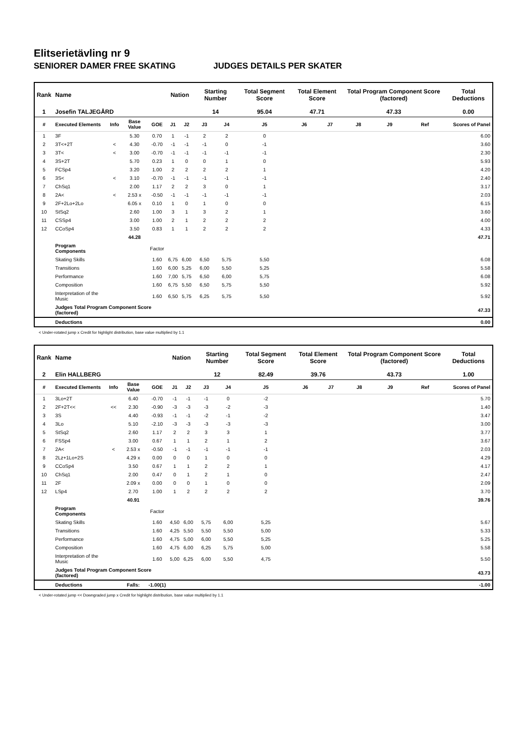Elitserietävling nr 9
SENIORER DAMER FREE SKATING JUDGES DETAILS PER SKATER
| Rank | Name | | | | Nation | | Starting Number | | Total Segment Score | Total Element Score | | Total Program Component Score (factored) | | | Total Deductions |
| --- | --- | --- | --- | --- | --- | --- | --- | --- | --- | --- | --- | --- | --- | --- | --- |
| 1 | Josefin TALJEGÅRD | | | | | | 14 | | 95.04 | 47.71 | | 47.33 | | | 0.00 |
| # | Executed Elements | Info | Base Value | GOE | J1 | J2 | J3 | J4 | J5 | J6 | J7 | J8 | J9 | Ref | Scores of Panel |
| 1 | 3F | | 5.30 | 0.70 | 1 | -1 | 2 | 2 | 0 | | | | | | 6.00 |
| 2 | 3T<+2T | < | 4.30 | -0.70 | -1 | -1 | -1 | 0 | -1 | | | | | | 3.60 |
| 3 | 3T< | < | 3.00 | -0.70 | -1 | -1 | -1 | -1 | -1 | | | | | | 2.30 |
| 4 | 3S+2T | | 5.70 | 0.23 | 1 | 0 | 0 | 1 | 0 | | | | | | 5.93 |
| 5 | FCSp4 | | 3.20 | 1.00 | 2 | 2 | 2 | 2 | 1 | | | | | | 4.20 |
| 6 | 3S< | < | 3.10 | -0.70 | -1 | -1 | -1 | -1 | -1 | | | | | | 2.40 |
| 7 | ChSq1 | | 2.00 | 1.17 | 2 | 2 | 3 | 0 | 1 | | | | | | 3.17 |
| 8 | 2A< | < | 2.53 x | -0.50 | -1 | -1 | -1 | -1 | -1 | | | | | | 2.03 |
| 9 | 2F+2Lo+2Lo | | 6.05 x | 0.10 | 1 | 0 | 1 | 0 | 0 | | | | | | 6.15 |
| 10 | StSq2 | | 2.60 | 1.00 | 3 | 1 | 3 | 2 | 1 | | | | | | 3.60 |
| 11 | CSSp4 | | 3.00 | 1.00 | 2 | 1 | 2 | 2 | 2 | | | | | | 4.00 |
| 12 | CCoSp4 | | 3.50 | 0.83 | 1 | 1 | 2 | 2 | 2 | | | | | | 4.33 |
| | | | 44.28 | | | | | | | | | | | | 47.71 |
| | Program Components | | | Factor | | | | | | | | | | | |
| | Skating Skills | | | 1.60 | 6,75 | 6,00 | 6,50 | 5,75 | 5,50 | | | | | | 6.08 |
| | Transitions | | | 1.60 | 6,00 | 5,25 | 6,00 | 5,50 | 5,25 | | | | | | 5.58 |
| | Performance | | | 1.60 | 7,00 | 5,75 | 6,50 | 6,00 | 5,75 | | | | | | 6.08 |
| | Composition | | | 1.60 | 6,75 | 5,50 | 6,50 | 5,75 | 5,50 | | | | | | 5.92 |
| | Interpretation of the Music | | | 1.60 | 6,50 | 5,75 | 6,25 | 5,75 | 5,50 | | | | | | 5.92 |
| | Judges Total Program Component Score (factored) | | | | | | | | | | | | | | 47.33 |
| | Deductions | | | | | | | | | | | | | | 0.00 |
< Under-rotated jump x Credit for highlight distribution, base value multiplied by 1.1
| Rank | Name | | | | Nation | | Starting Number | | Total Segment Score | Total Element Score | | Total Program Component Score (factored) | | | Total Deductions |
| --- | --- | --- | --- | --- | --- | --- | --- | --- | --- | --- | --- | --- | --- | --- | --- |
| 2 | Elin HALLBERG | | | | | | 12 | | 82.49 | 39.76 | | 43.73 | | | 1.00 |
| # | Executed Elements | Info | Base Value | GOE | J1 | J2 | J3 | J4 | J5 | J6 | J7 | J8 | J9 | Ref | Scores of Panel |
| 1 | 3Lo+2T | | 6.40 | -0.70 | -1 | -1 | -1 | 0 | -2 | | | | | | 5.70 |
| 2 | 2F+2T<< | << | 2.30 | -0.90 | -3 | -3 | -3 | -2 | -3 | | | | | | 1.40 |
| 3 | 3S | | 4.40 | -0.93 | -1 | -1 | -2 | -1 | -2 | | | | | | 3.47 |
| 4 | 3Lo | | 5.10 | -2.10 | -3 | -3 | -3 | -3 | -3 | | | | | | 3.00 |
| 5 | StSq2 | | 2.60 | 1.17 | 2 | 2 | 3 | 3 | 1 | | | | | | 3.77 |
| 6 | FSSp4 | | 3.00 | 0.67 | 1 | 1 | 2 | 1 | 2 | | | | | | 3.67 |
| 7 | 2A< | < | 2.53 x | -0.50 | -1 | -1 | -1 | -1 | -1 | | | | | | 2.03 |
| 8 | 2Lz+1Lo+2S | | 4.29 x | 0.00 | 0 | 0 | 1 | 0 | 0 | | | | | | 4.29 |
| 9 | CCoSp4 | | 3.50 | 0.67 | 1 | 1 | 2 | 2 | 1 | | | | | | 4.17 |
| 10 | ChSq1 | | 2.00 | 0.47 | 0 | 1 | 2 | 1 | 0 | | | | | | 2.47 |
| 11 | 2F | | 2.09 x | 0.00 | 0 | 0 | 1 | 0 | 0 | | | | | | 2.09 |
| 12 | LSp4 | | 2.70 | 1.00 | 1 | 2 | 2 | 2 | 2 | | | | | | 3.70 |
| | | | 40.91 | | | | | | | | | | | | 39.76 |
| | Program Components | | | Factor | | | | | | | | | | | |
| | Skating Skills | | | 1.60 | 4,50 | 6,00 | 5,75 | 6,00 | 5,25 | | | | | | 5.67 |
| | Transitions | | | 1.60 | 4,25 | 5,50 | 5,50 | 5,50 | 5,00 | | | | | | 5.33 |
| | Performance | | | 1.60 | 4,75 | 5,00 | 6,00 | 5,50 | 5,25 | | | | | | 5.25 |
| | Composition | | | 1.60 | 4,75 | 6,00 | 6,25 | 5,75 | 5,00 | | | | | | 5.58 |
| | Interpretation of the Music | | | 1.60 | 5,00 | 6,25 | 6,00 | 5,50 | 4,75 | | | | | | 5.50 |
| | Judges Total Program Component Score (factored) | | | | | | | | | | | | | | 43.73 |
| | Deductions | | Falls: | -1.00(1) | | | | | | | | | | | -1.00 |
< Under-rotated jump << Downgraded jump x Credit for highlight distribution, base value multiplied by 1.1